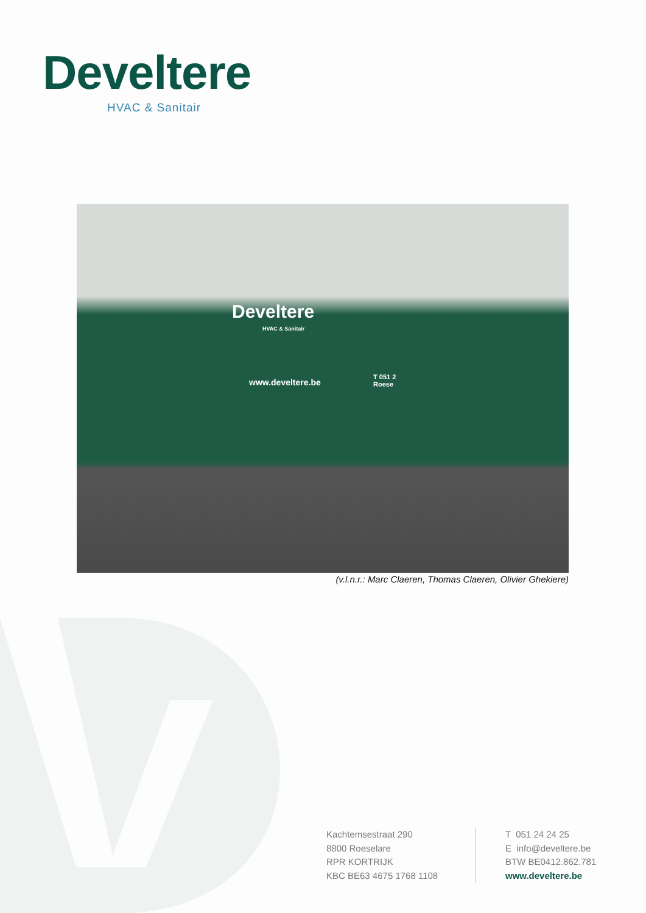Develtere
HVAC & Sanitair
Develtere
HVAC & Sanitair
www.develtere.be
T 051 2
Roese
(v.l.n.r.: Marc Claeren, Thomas Claeren, Olivier Ghekiere)
Kachtemsestraat 290
8800 Roeselare
RPR KORTRIJK
KBC BE63 4675 1768 1108
T 051 24 24 25
E info@develtere.be
BTW BE0412.862.781
www.develtere.be